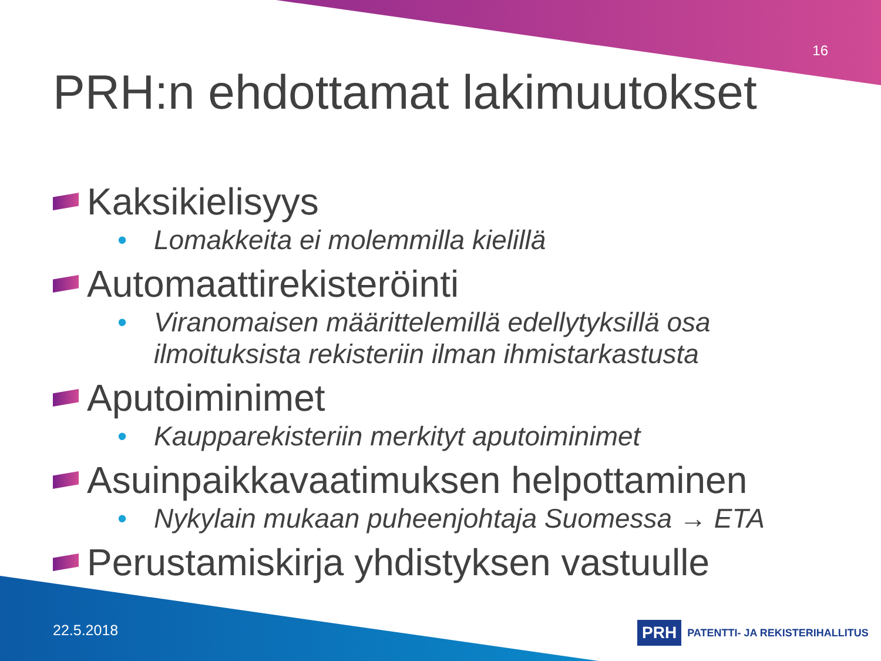16
PRH:n ehdottamat lakimuutokset
Kaksikielisyys
• Lomakkeita ei molemmilla kielillä
Automaattirekisteröinti
• Viranomaisen määrittelemillä edellytyksillä osa ilmoituksista rekisteriin ilman ihmistarkastusta
Aputoiminimet
• Kaupparekisteriin merkityt aputoiminimet
Asuinpaikkavaatimuksen helpottaminen
• Nykylain mukaan puheenjohtaja Suomessa → ETA
Perustamiskirja yhdistyksen vastuulle
22.5.2018
PRH PATENTTI- JA REKISTERIHALLITUS